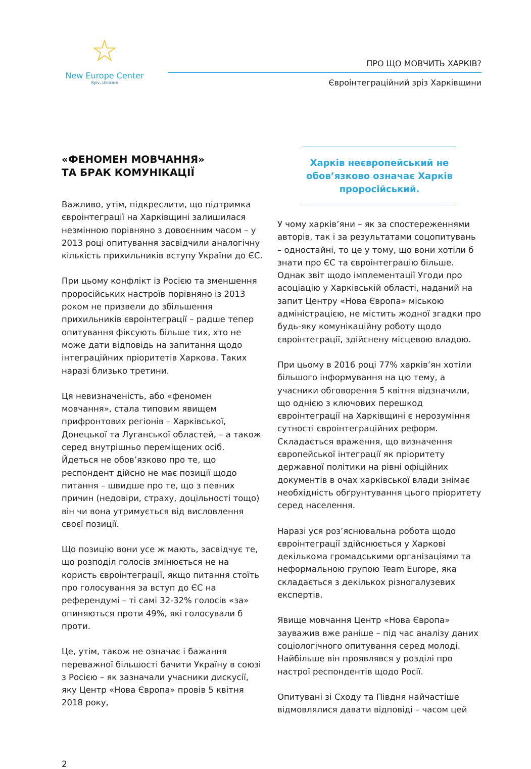☆
New Europe Center
Kyiv, Ukraine
ПРО ЩО МОВЧИТЬ ХАРКІВ?
Євроінтеграційний зріз Харківщини
«ФЕНОМЕН МОВЧАННЯ»
ТА БРАК КОМУНІКАЦІЇ
Важливо, утім, підкреслити, що підтримка євроінтеграції на Харківщині залишилася незмінною порівняно з довоєнним часом – у 2013 році опитування засвідчили аналогічну кількість прихильників вступу України до ЄС.
При цьому конфлікт із Росією та зменшення проросійських настроїв порівняно із 2013 роком не призвели до збільшення прихильників євроінтеграції – радше тепер опитування фіксують більше тих, хто не може дати відповідь на запитання щодо інтеграційних пріоритетів Харкова. Таких наразі близько третини.
Ця невизначеність, або «феномен мовчання», стала типовим явищем прифронтових регіонів – Харківської, Донецької та Луганської областей, – а також серед внутрішньо переміщених осіб. Йдеться не обов’язково про те, що респондент дійсно не має позиції щодо питання – швидше про те, що з певних причин (недовіри, страху, доцільності тощо) він чи вона утримується від висловлення своєї позиції.
Що позицію вони усе ж мають, засвідчує те, що розподіл голосів змінюється не на користь євроінтеграції, якщо питання стоїть про голосування за вступ до ЄС на референдумі – ті самі 32-32% голосів «за» опиняються проти 49%, які голосували б проти.
Це, утім, також не означає і бажання переважної більшості бачити Україну в союзі з Росією – як зазначали учасники дискусії, яку Центр «Нова Європа» провів 5 квітня 2018 року,
Харків неєвропейський не обов’язково означає Харків проросійський.
У чому харків’яни – як за спостереженнями авторів, так і за результатами соцопитувань – одностайні, то це у тому, що вони хотіли б знати про ЄС та євроінтеграцію більше. Однак звіт щодо імплементації Угоди про асоціацію у Харківській області, наданий на запит Центру «Нова Європа» міською адміністрацією, не містить жодної згадки про будь-яку комунікаційну роботу щодо євроінтеграції, здійснену місцевою владою.
При цьому в 2016 році 77% харків’ян хотіли більшого інформування на цю тему, а учасники обговорення 5 квітня відзначили, що однією з ключових перешкод євроінтеграції на Харківщині є нерозуміння сутності євроінтеграційних реформ. Складається враження, що визначення європейської інтеграції як пріоритету державної політики на рівні офіційних документів в очах харківської влади знімає необхідність обґрунтування цього пріоритету серед населення.
Наразі уся роз’яснювальна робота щодо євроінтеграції здійснюється у Харкові декількома громадськими організаціями та неформальною групою Team Europe, яка складається з декількох різногалузевих експертів.
Явище мовчання Центр «Нова Європа» зауважив вже раніше – під час аналізу даних соціологічного опитування серед молоді. Найбільше він проявлявся у розділі про настрої респондентів щодо Росії.
Опитувані зі Сходу та Півдня найчастіше відмовлялися давати відповіді – часом цей
2